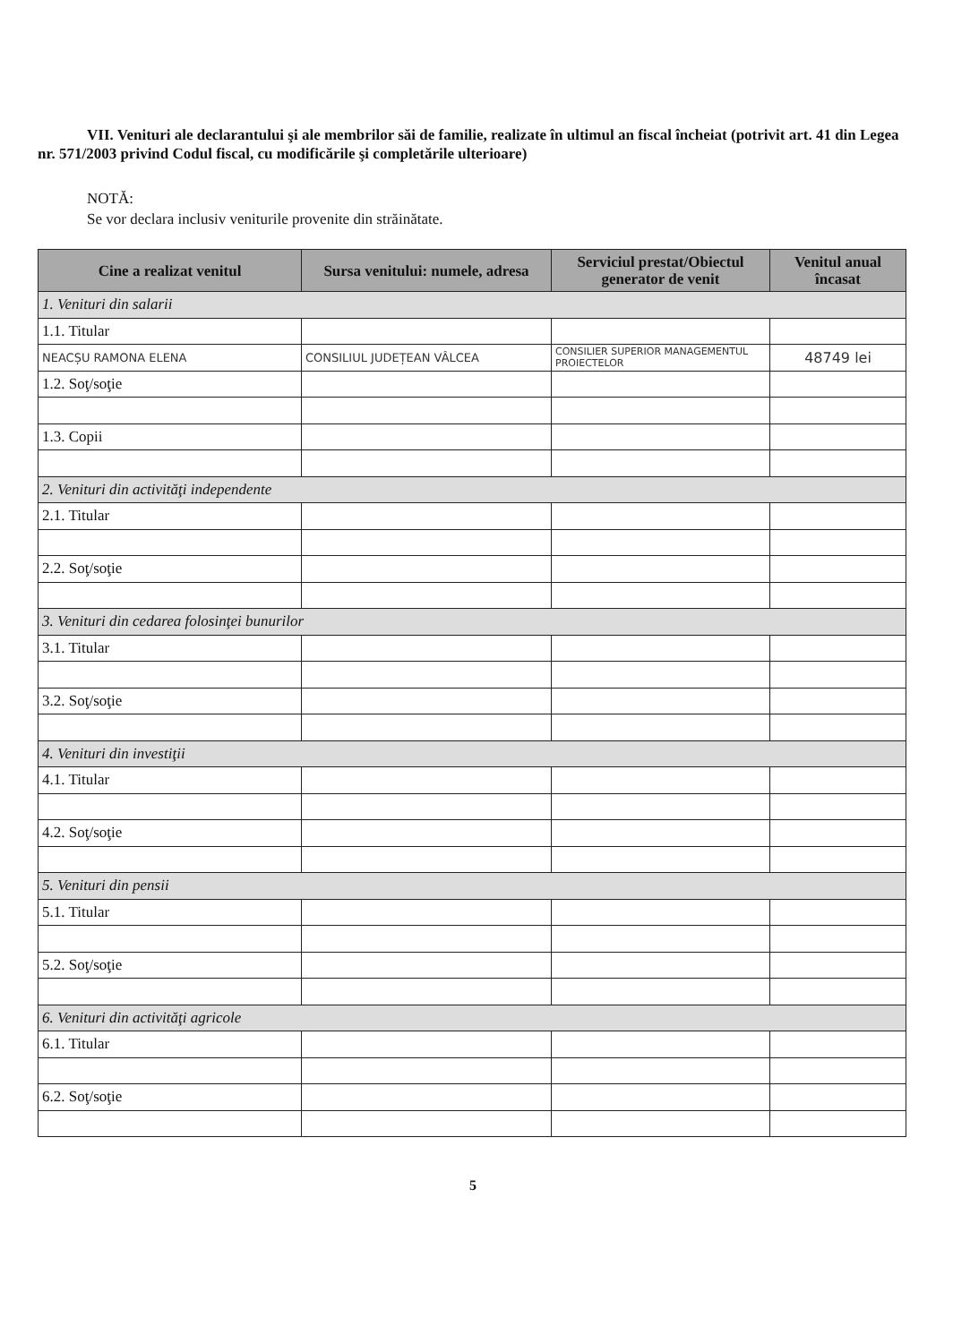VII. Venituri ale declarantului şi ale membrilor săi de familie, realizate în ultimul an fiscal încheiat (potrivit art. 41 din Legea nr. 571/2003 privind Codul fiscal, cu modificările şi completările ulterioare)
NOTĂ:
Se vor declara inclusiv veniturile provenite din străinătate.
| Cine a realizat venitul | Sursa venitului: numele, adresa | Serviciul prestat/Obiectul generator de venit | Venitul anual încasat |
| --- | --- | --- | --- |
| 1. Venituri din salarii | | | |
| 1.1. Titular | | | |
| NEACȘU RAMONA ELENA | CONSILIUL JUDEȚEAN VÂLCEA | CONSILIER SUPERIOR MANAGEMENTUL PROIECTELOR | 48749 lei |
| 1.2. Soţ/soţie | | | |
| 1.3. Copii | | | |
| 2. Venituri din activităţi independente | | | |
| 2.1. Titular | | | |
| 2.2. Soţ/soţie | | | |
| 3. Venituri din cedarea folosinţei bunurilor | | | |
| 3.1. Titular | | | |
| 3.2. Soţ/soţie | | | |
| 4. Venituri din investiţii | | | |
| 4.1. Titular | | | |
| 4.2. Soţ/soţie | | | |
| 5. Venituri din pensii | | | |
| 5.1. Titular | | | |
| 5.2. Soţ/soţie | | | |
| 6. Venituri din activităţi agricole | | | |
| 6.1. Titular | | | |
| 6.2. Soţ/soţie | | | |
5